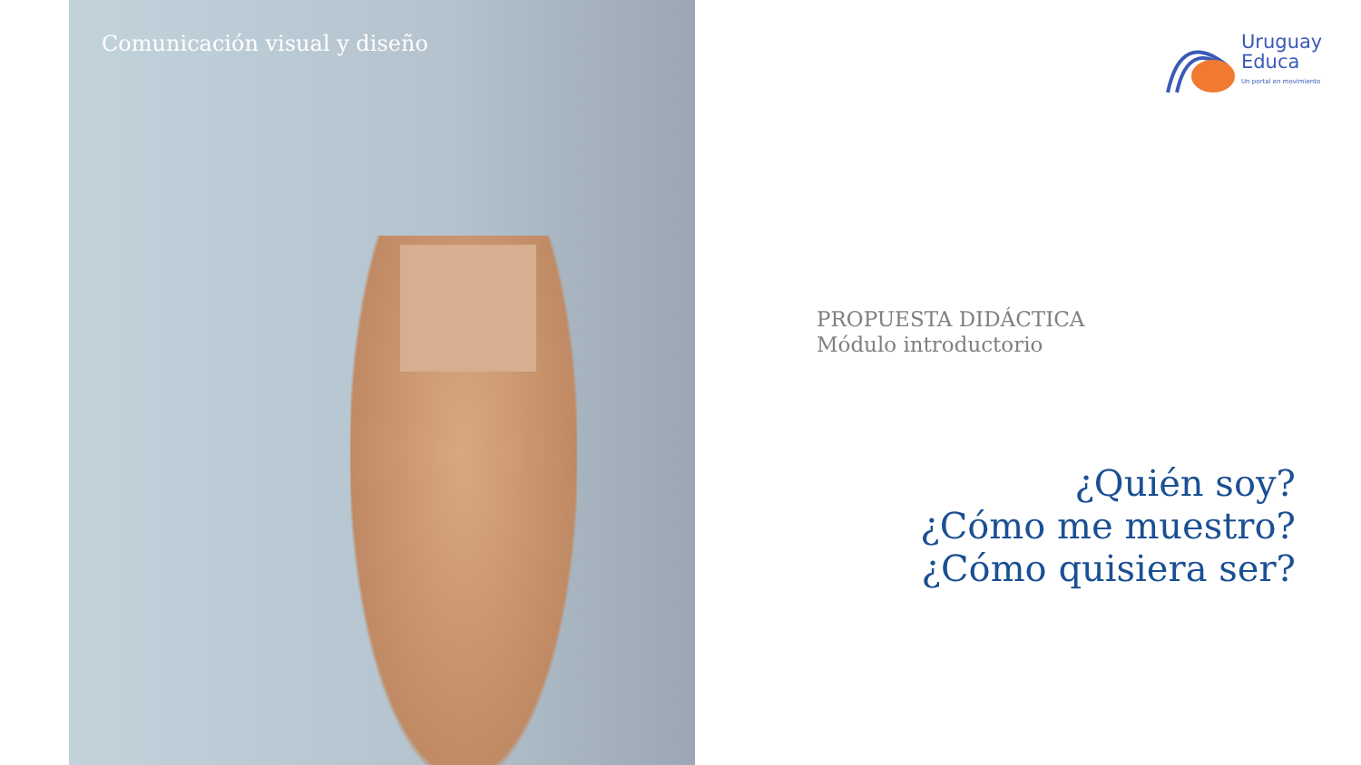Comunicación visual y diseño
Uruguay
Educa
Un portal en movimiento
PROPUESTA DIDÁCTICA
Módulo introductorio
¿Quién soy?
¿Cómo me muestro?
¿Cómo quisiera ser?